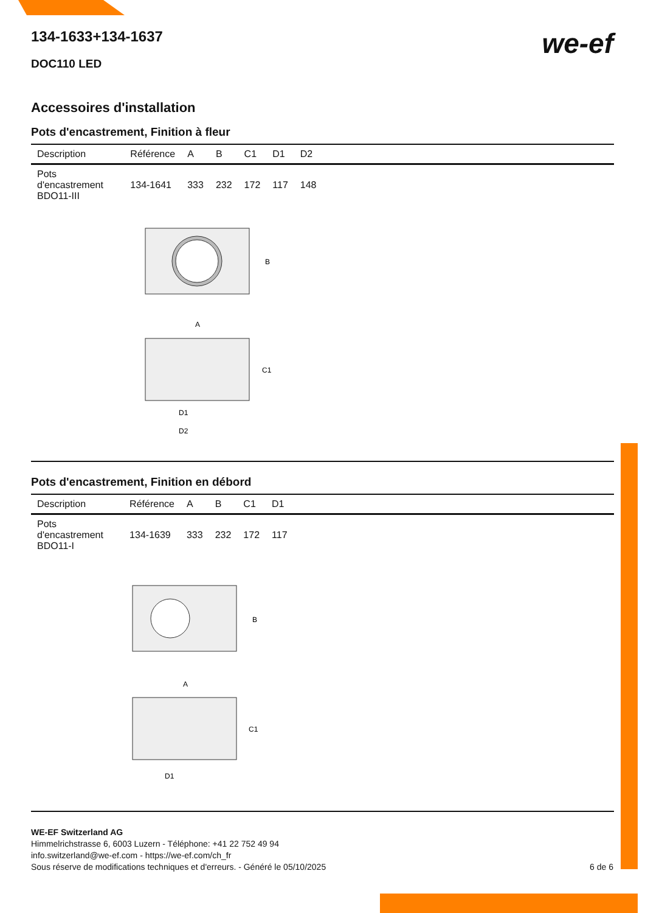we-ef
134-1633+134-1637
DOC110 LED
Accessoires d'installation
Pots d'encastrement, Finition à fleur
| Description | Référence | A | B | C1 | D1 | D2 | |
| --- | --- | --- | --- | --- | --- | --- | --- |
| Pots d'encastrement BDO11-III | 134-1641 | 333 | 232 | 172 | 117 | 148 | |
B
A
C1
D1
D2
Pots d'encastrement, Finition en débord
| Description | Référence | A | B | C1 | D1 | |
| --- | --- | --- | --- | --- | --- | --- |
| Pots d'encastrement BDO11-I | 134-1639 | 333 | 232 | 172 | 117 | |
B
A
C1
D1
WE-EF Switzerland AG
Himmelrichstrasse 6, 6003 Luzern - Téléphone: +41 22 752 49 94
info.switzerland@we-ef.com - https://we-ef.com/ch_fr
Sous réserve de modifications techniques et d'erreurs. - Généré le 05/10/2025 6 de 6